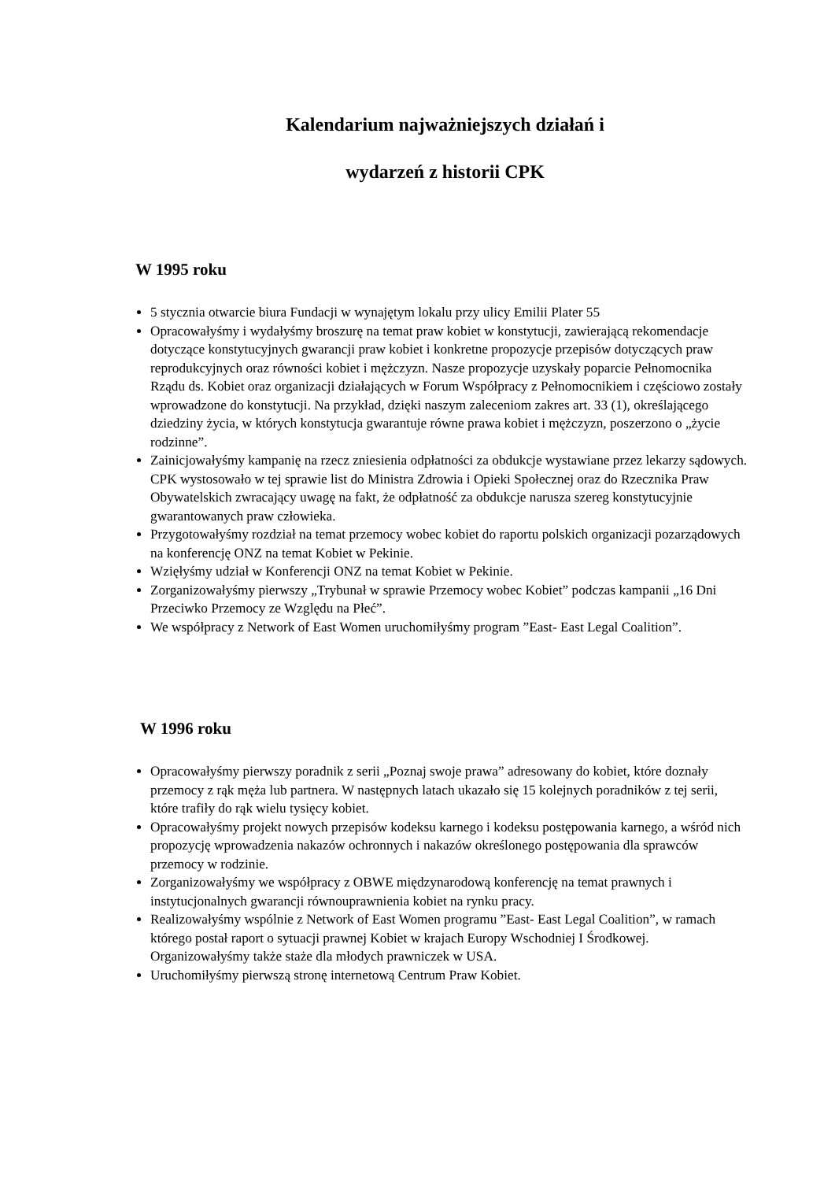Kalendarium najważniejszych działań i
wydarzeń z historii CPK
W 1995 roku
5 stycznia otwarcie biura Fundacji w wynajętym lokalu przy ulicy Emilii Plater 55
Opracowałyśmy i wydałyśmy broszurę na temat praw kobiet w konstytucji, zawierającą rekomendacje dotyczące konstytucyjnych gwarancji praw kobiet i konkretne propozycje przepisów dotyczących praw reprodukcyjnych oraz równości kobiet i mężczyzn. Nasze propozycje uzyskały poparcie Pełnomocnika Rządu ds. Kobiet oraz organizacji działających w Forum Współpracy z Pełnomocnikiem i częściowo zostały wprowadzone do konstytucji. Na przykład, dzięki naszym zaleceniom zakres art. 33 (1), określającego dziedziny życia, w których konstytucja gwarantuje równe prawa kobiet i mężczyzn, poszerzono o „życie rodzinne”.
Zainicjowałyśmy kampanię na rzecz zniesienia odpłatności za obdukcje wystawiane przez lekarzy sądowych. CPK wystosowało w tej sprawie list do Ministra Zdrowia i Opieki Społecznej oraz do Rzecznika Praw Obywatelskich zwracający uwagę na fakt, że odpłatność za obdukcje narusza szereg konstytucyjnie gwarantowanych praw człowieka.
Przygotowałyśmy rozdział na temat przemocy wobec kobiet do raportu polskich organizacji pozarządowych na konferencję ONZ na temat Kobiet w Pekinie.
Wzięłyśmy udział w Konferencji ONZ na temat Kobiet w Pekinie.
Zorganizowałyśmy pierwszy „Trybunał w sprawie Przemocy wobec Kobiet” podczas kampanii „16 Dni Przeciwko Przemocy ze Względu na Płeć”.
We współpracy z Network of East Women uruchomiłyśmy program ”East- East Legal Coalition”.
W 1996 roku
Opracowałyśmy pierwszy poradnik z serii „Poznaj swoje prawa” adresowany do kobiet, które doznały przemocy z rąk męża lub partnera. W następnych latach ukazało się 15 kolejnych poradników z tej serii, które trafiły do rąk wielu tysięcy kobiet.
Opracowałyśmy projekt nowych przepisów kodeksu karnego i kodeksu postępowania karnego, a wśród nich propozycję wprowadzenia nakazów ochronnych i nakazów określonego postępowania dla sprawców przemocy w rodzinie.
Zorganizowałyśmy we współpracy z OBWE międzynarodową konferencję na temat prawnych i instytucjonalnych gwarancji równouprawnienia kobiet na rynku pracy.
Realizowałyśmy wspólnie z Network of East Women programu ”East- East Legal Coalition”, w ramach którego postał raport o sytuacji prawnej Kobiet w krajach Europy Wschodniej I Środkowej. Organizowałyśmy także staże dla młodych prawniczek w USA.
Uruchomiłyśmy pierwszą stronę internetową Centrum Praw Kobiet.